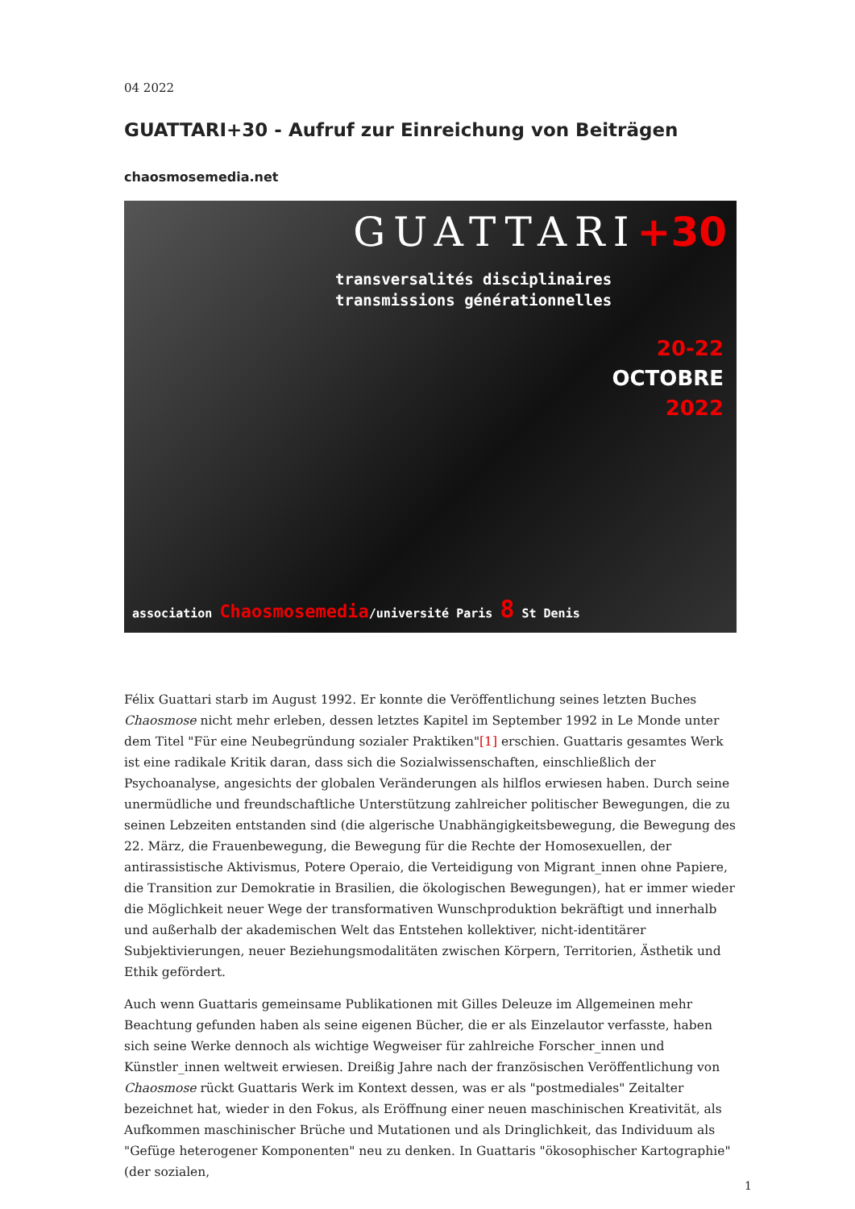04 2022
GUATTARI+30 - Aufruf zur Einreichung von Beiträgen
chaosmosemedia.net
GUATTARI+30
transversalités disciplinaires
transmissions générationnelles
20-22
OCTOBRE
2022
association Chaosmosemedia/université Paris 8 St Denis
Félix Guattari starb im August 1992. Er konnte die Veröffentlichung seines letzten Buches Chaosmose nicht mehr erleben, dessen letztes Kapitel im September 1992 in Le Monde unter dem Titel "Für eine Neubegründung sozialer Praktiken"[1] erschien. Guattaris gesamtes Werk ist eine radikale Kritik daran, dass sich die Sozialwissenschaften, einschließlich der Psychoanalyse, angesichts der globalen Veränderungen als hilflos erwiesen haben. Durch seine unermüdliche und freundschaftliche Unterstützung zahlreicher politischer Bewegungen, die zu seinen Lebzeiten entstanden sind (die algerische Unabhängigkeitsbewegung, die Bewegung des 22. März, die Frauenbewegung, die Bewegung für die Rechte der Homosexuellen, der antirassistische Aktivismus, Potere Operaio, die Verteidigung von Migrant_innen ohne Papiere, die Transition zur Demokratie in Brasilien, die ökologischen Bewegungen), hat er immer wieder die Möglichkeit neuer Wege der transformativen Wunschproduktion bekräftigt und innerhalb und außerhalb der akademischen Welt das Entstehen kollektiver, nicht-identitärer Subjektivierungen, neuer Beziehungsmodalitäten zwischen Körpern, Territorien, Ästhetik und Ethik gefördert.
Auch wenn Guattaris gemeinsame Publikationen mit Gilles Deleuze im Allgemeinen mehr Beachtung gefunden haben als seine eigenen Bücher, die er als Einzelautor verfasste, haben sich seine Werke dennoch als wichtige Wegweiser für zahlreiche Forscher_innen und Künstler_innen weltweit erwiesen. Dreißig Jahre nach der französischen Veröffentlichung von Chaosmose rückt Guattaris Werk im Kontext dessen, was er als "postmediales" Zeitalter bezeichnet hat, wieder in den Fokus, als Eröffnung einer neuen maschinischen Kreativität, als Aufkommen maschinischer Brüche und Mutationen und als Dringlichkeit, das Individuum als "Gefüge heterogener Komponenten" neu zu denken. In Guattaris "ökosophischer Kartographie" (der sozialen,
1